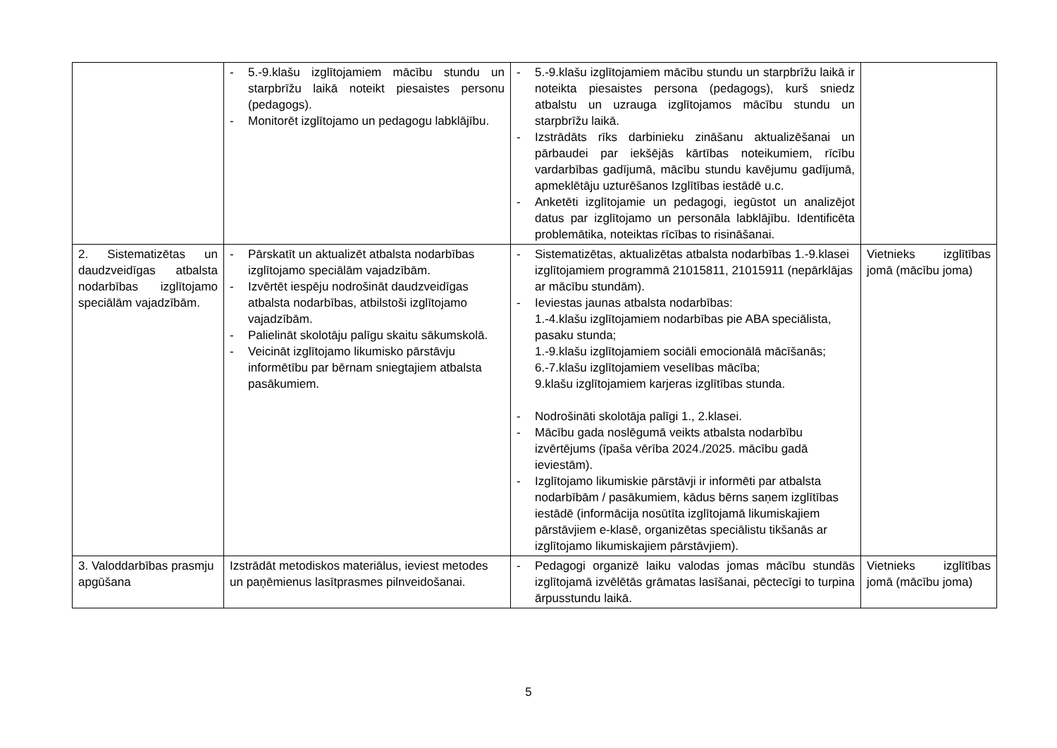| | - 5.-9.klašu izglītojamiem mācību stundu un starpbrīžu laikā noteikt piesaistes personu (pedagogs). - Monitorēt izglītojamo un pedagogu labklājību. | - 5.-9.klašu izglītojamiem mācību stundu un starpbrīžu laikā ir noteikta piesaistes persona (pedagogs), kurš sniedz atbalstu un uzrauga izglītojamos mācību stundu un starpbrīžu laikā. - Izstrādāts rīks darbinieku zināšanu aktualizēšanai un pārbaudei par iekšējās kārtības noteikumiem, rīcību vardarbības gadījumā, mācību stundu kavējumu gadījumā, apmeklētāju uzturēšanos Izglītības iestādē u.c. - Anketēti izglītojamie un pedagogi, iegūstot un analizējot datus par izglītojamo un personāla labklājību. Identificēta problemātika, noteiktas rīcības to risināšanai. | |
| 2. Sistematizētas un daudzveidīgas atbalsta nodarbības izglītojamo speciālām vajadzībām. | - Pārskatīt un aktualizēt atbalsta nodarbības izglītojamo speciālām vajadzībām. - Izvērtēt iespēju nodrošināt daudzveidīgas atbalsta nodarbības, atbilstoši izglītojamo vajadzībām. - Palielināt skolotāju palīgu skaitu sākumskolā. - Veicināt izglītojamo likumisko pārstāvju informētību par bērnam sniegtajiem atbalsta pasākumiem. | - Sistematizētas, aktualizētas atbalsta nodarbības 1.-9.klasei izglītojamiem programmā 21015811, 21015911 (nepārklājas ar mācību stundām). - Ieviestas jaunas atbalsta nodarbības: 1.-4.klašu izglītojamiem nodarbības pie ABA speciālista, pasaku stunda; 1.-9.klašu izglītojamiem sociāli emocionālā mācīšanās; 6.-7.klašu izglītojamiem veselības mācība; 9.klašu izglītojamiem karjeras izglītības stunda. - Nodrošināti skolotāja palīgi 1., 2.klasei. - Mācību gada noslēgumā veikts atbalsta nodarbību izvērtējums (īpaša vērība 2024./2025. mācību gadā ieviestām). - Izglītojamo likumiskie pārstāvji ir informēti par atbalsta nodarbībām / pasākumiem, kādus bērns saņem izglītības iestādē (informācija nosūtīta izglītojamā likumiskajiem pārstāvjiem e-klasē, organizētas speciālistu tikšanās ar izglītojamo likumiskajiem pārstāvjiem). | Vietnieks izglītības jomā (mācību joma) |
| 3. Valoddarbības prasmju apgūšana | Izstrādāt metodiskos materiālus, ieviest metodes un paņēmienus lasītprasmes pilnveidošanai. | - Pedagogi organizē laiku valodas jomas mācību stundās izglītojamā izvēlētās grāmatas lasīšanai, pēctecīgi to turpina ārpusstundu laikā. | Vietnieks izglītības jomā (mācību joma) |
5